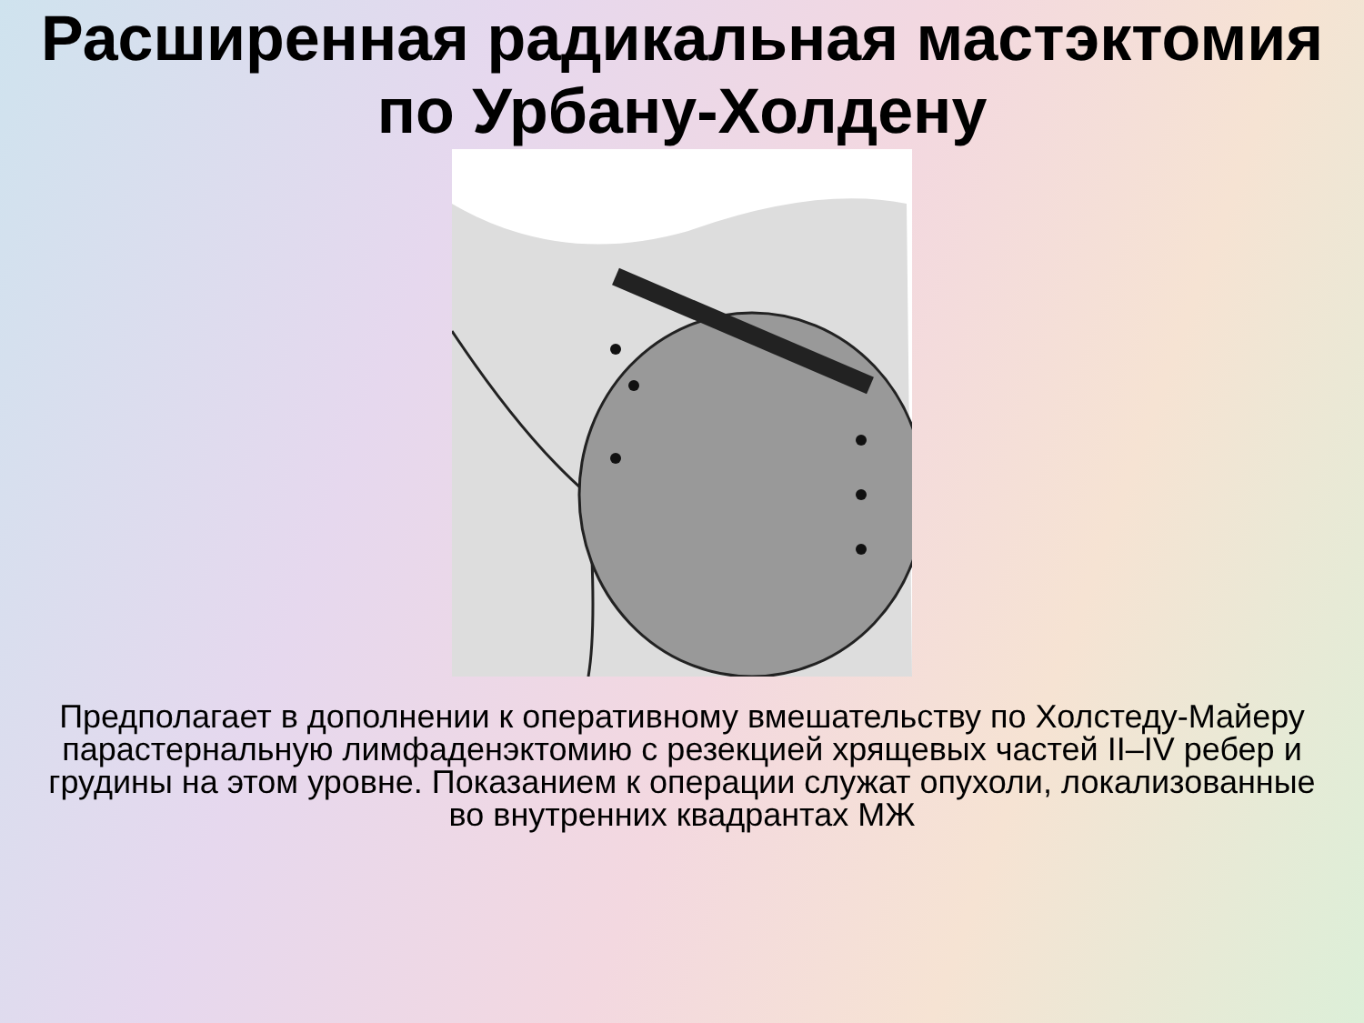Расширенная радикальная мастэктомия
по Урбану-Холдену
Предполагает в дополнении к оперативному вмешательству по Холстеду-Майеру парастернальную лимфаденэктомию с резекцией хрящевых частей II–IV ребер и грудины на этом уровне. Показанием к операции служат опухоли, локализованные во внутренних квадрантах МЖ